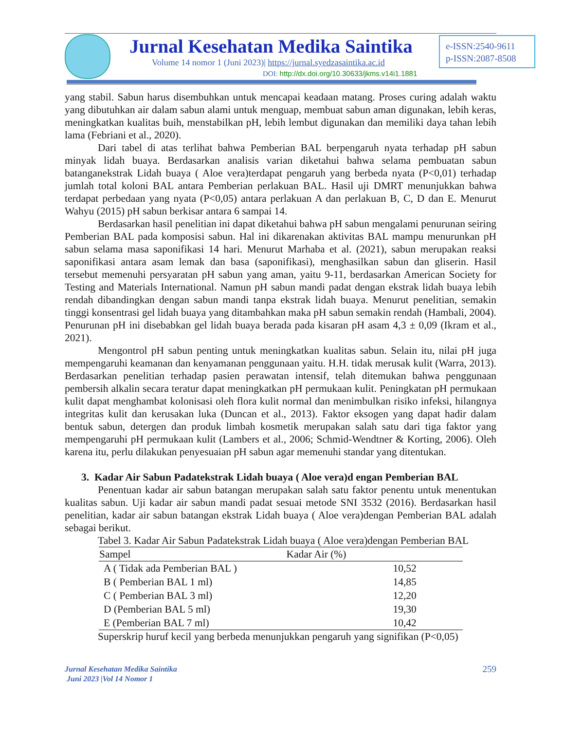Jurnal Kesehatan Medika Saintika
Volume 14 nomor 1 (Juni 2023)| https://jurnal.syedzasaintika.ac.id
DOI: http://dx.doi.org/10.30633/jkms.v14i1.1881
e-ISSN:2540-9611
p-ISSN:2087-8508
yang stabil. Sabun harus disembuhkan untuk mencapai keadaan matang. Proses curing adalah waktu yang dibutuhkan air dalam sabun alami untuk menguap, membuat sabun aman digunakan, lebih keras, meningkatkan kualitas buih, menstabilkan pH, lebih lembut digunakan dan memiliki daya tahan lebih lama (Febriani et al., 2020).
Dari tabel di atas terlihat bahwa Pemberian BAL berpengaruh nyata terhadap pH sabun minyak lidah buaya. Berdasarkan analisis varian diketahui bahwa selama pembuatan sabun batanganekstrak Lidah buaya ( Aloe vera)terdapat pengaruh yang berbeda nyata (P<0,01) terhadap jumlah total koloni BAL antara Pemberian perlakuan BAL. Hasil uji DMRT menunjukkan bahwa terdapat perbedaan yang nyata (P<0,05) antara perlakuan A dan perlakuan B, C, D dan E. Menurut Wahyu (2015) pH sabun berkisar antara 6 sampai 14.
Berdasarkan hasil penelitian ini dapat diketahui bahwa pH sabun mengalami penurunan seiring Pemberian BAL pada komposisi sabun. Hal ini dikarenakan aktivitas BAL mampu menurunkan pH sabun selama masa saponifikasi 14 hari. Menurut Marhaba et al. (2021), sabun merupakan reaksi saponifikasi antara asam lemak dan basa (saponifikasi), menghasilkan sabun dan gliserin. Hasil tersebut memenuhi persyaratan pH sabun yang aman, yaitu 9-11, berdasarkan American Society for Testing and Materials International. Namun pH sabun mandi padat dengan ekstrak lidah buaya lebih rendah dibandingkan dengan sabun mandi tanpa ekstrak lidah buaya. Menurut penelitian, semakin tinggi konsentrasi gel lidah buaya yang ditambahkan maka pH sabun semakin rendah (Hambali, 2004). Penurunan pH ini disebabkan gel lidah buaya berada pada kisaran pH asam 4,3 ± 0,09 (Ikram et al., 2021).
Mengontrol pH sabun penting untuk meningkatkan kualitas sabun. Selain itu, nilai pH juga mempengaruhi keamanan dan kenyamanan penggunaan yaitu. H.H. tidak merusak kulit (Warra, 2013). Berdasarkan penelitian terhadap pasien perawatan intensif, telah ditemukan bahwa penggunaan pembersih alkalin secara teratur dapat meningkatkan pH permukaan kulit. Peningkatan pH permukaan kulit dapat menghambat kolonisasi oleh flora kulit normal dan menimbulkan risiko infeksi, hilangnya integritas kulit dan kerusakan luka (Duncan et al., 2013). Faktor eksogen yang dapat hadir dalam bentuk sabun, detergen dan produk limbah kosmetik merupakan salah satu dari tiga faktor yang mempengaruhi pH permukaan kulit (Lambers et al., 2006; Schmid-Wendtner & Korting, 2006). Oleh karena itu, perlu dilakukan penyesuaian pH sabun agar memenuhi standar yang ditentukan.
3. Kadar Air Sabun Padatekstrak Lidah buaya ( Aloe vera)d engan Pemberian BAL
Penentuan kadar air sabun batangan merupakan salah satu faktor penentu untuk menentukan kualitas sabun. Uji kadar air sabun mandi padat sesuai metode SNI 3532 (2016). Berdasarkan hasil penelitian, kadar air sabun batangan ekstrak Lidah buaya ( Aloe vera)dengan Pemberian BAL adalah sebagai berikut.
Tabel 3. Kadar Air Sabun Padatekstrak Lidah buaya ( Aloe vera)dengan Pemberian BAL
| Sampel | Kadar Air (%) |
| --- | --- |
| A ( Tidak ada Pemberian BAL ) | 10,52 |
| B ( Pemberian BAL 1 ml) | 14,85 |
| C ( Pemberian BAL 3 ml) | 12,20 |
| D (Pemberian BAL 5 ml) | 19,30 |
| E (Pemberian BAL 7 ml) | 10,42 |
Superskrip huruf kecil yang berbeda menunjukkan pengaruh yang signifikan (P<0,05)
Jurnal Kesehatan Medika Saintika
Juni 2023 |Vol 14 Nomor 1
259